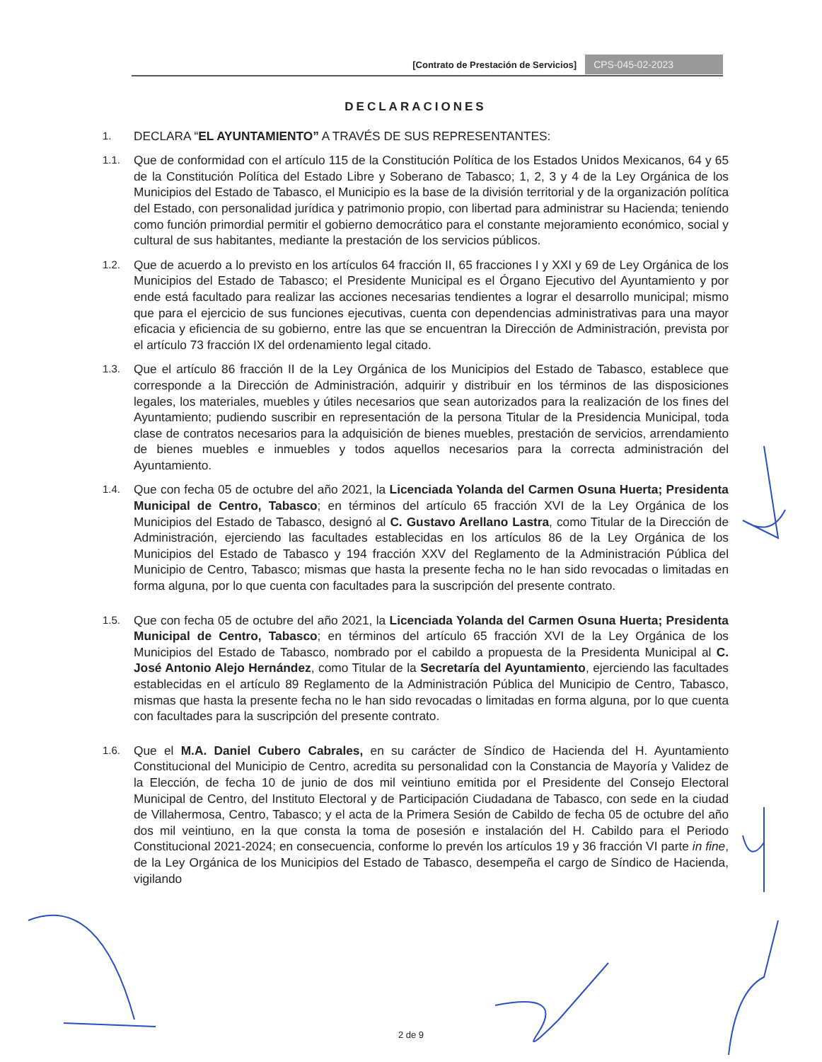[Contrato de Prestación de Servicios] CPS-045-02-2023
DECLARACIONES
1.
DECLARA “EL AYUNTAMIENTO” A TRAVÉS DE SUS REPRESENTANTES:
1.1.
Que de conformidad con el artículo 115 de la Constitución Política de los Estados Unidos Mexicanos, 64 y 65 de la Constitución Política del Estado Libre y Soberano de Tabasco; 1, 2, 3 y 4 de la Ley Orgánica de los Municipios del Estado de Tabasco, el Municipio es la base de la división territorial y de la organización política del Estado, con personalidad jurídica y patrimonio propio, con libertad para administrar su Hacienda; teniendo como función primordial permitir el gobierno democrático para el constante mejoramiento económico, social y cultural de sus habitantes, mediante la prestación de los servicios públicos.
1.2.
Que de acuerdo a lo previsto en los artículos 64 fracción II, 65 fracciones I y XXI y 69 de Ley Orgánica de los Municipios del Estado de Tabasco; el Presidente Municipal es el Órgano Ejecutivo del Ayuntamiento y por ende está facultado para realizar las acciones necesarias tendientes a lograr el desarrollo municipal; mismo que para el ejercicio de sus funciones ejecutivas, cuenta con dependencias administrativas para una mayor eficacia y eficiencia de su gobierno, entre las que se encuentran la Dirección de Administración, prevista por el artículo 73 fracción IX del ordenamiento legal citado.
1.3.
Que el artículo 86 fracción II de la Ley Orgánica de los Municipios del Estado de Tabasco, establece que corresponde a la Dirección de Administración, adquirir y distribuir en los términos de las disposiciones legales, los materiales, muebles y útiles necesarios que sean autorizados para la realización de los fines del Ayuntamiento; pudiendo suscribir en representación de la persona Titular de la Presidencia Municipal, toda clase de contratos necesarios para la adquisición de bienes muebles, prestación de servicios, arrendamiento de bienes muebles e inmuebles y todos aquellos necesarios para la correcta administración del Ayuntamiento.
1.4.
Que con fecha 05 de octubre del año 2021, la Licenciada Yolanda del Carmen Osuna Huerta; Presidenta Municipal de Centro, Tabasco; en términos del artículo 65 fracción XVI de la Ley Orgánica de los Municipios del Estado de Tabasco, designó al C. Gustavo Arellano Lastra, como Titular de la Dirección de Administración, ejerciendo las facultades establecidas en los artículos 86 de la Ley Orgánica de los Municipios del Estado de Tabasco y 194 fracción XXV del Reglamento de la Administración Pública del Municipio de Centro, Tabasco; mismas que hasta la presente fecha no le han sido revocadas o limitadas en forma alguna, por lo que cuenta con facultades para la suscripción del presente contrato.
1.5.
Que con fecha 05 de octubre del año 2021, la Licenciada Yolanda del Carmen Osuna Huerta; Presidenta Municipal de Centro, Tabasco; en términos del artículo 65 fracción XVI de la Ley Orgánica de los Municipios del Estado de Tabasco, nombrado por el cabildo a propuesta de la Presidenta Municipal al C. José Antonio Alejo Hernández, como Titular de la Secretaría del Ayuntamiento, ejerciendo las facultades establecidas en el artículo 89 Reglamento de la Administración Pública del Municipio de Centro, Tabasco, mismas que hasta la presente fecha no le han sido revocadas o limitadas en forma alguna, por lo que cuenta con facultades para la suscripción del presente contrato.
1.6.
Que el M.A. Daniel Cubero Cabrales, en su carácter de Síndico de Hacienda del H. Ayuntamiento Constitucional del Municipio de Centro, acredita su personalidad con la Constancia de Mayoría y Validez de la Elección, de fecha 10 de junio de dos mil veintiuno emitida por el Presidente del Consejo Electoral Municipal de Centro, del Instituto Electoral y de Participación Ciudadana de Tabasco, con sede en la ciudad de Villahermosa, Centro, Tabasco; y el acta de la Primera Sesión de Cabildo de fecha 05 de octubre del año dos mil veintiuno, en la que consta la toma de posesión e instalación del H. Cabildo para el Periodo Constitucional 2021-2024; en consecuencia, conforme lo prevén los artículos 19 y 36 fracción VI parte in fine, de la Ley Orgánica de los Municipios del Estado de Tabasco, desempeña el cargo de Síndico de Hacienda, vigilando
2 de 9